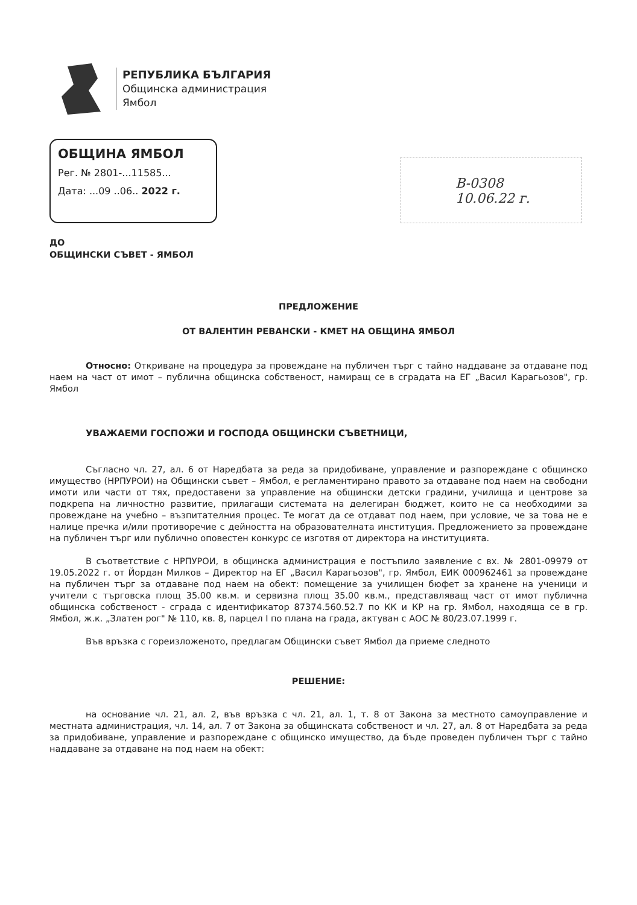РЕПУБЛИКА БЪЛГАРИЯ
Общинска администрация
Ямбол
ОБЩИНА ЯМБОЛ
Рег. № 2801-...11585...
Дата: ...09 ..06.. 2022 г.
В-0308
10.06.22 г.
ДО
ОБЩИНСКИ СЪВЕТ - ЯМБОЛ
ПРЕДЛОЖЕНИЕ
ОТ ВАЛЕНТИН РЕВАНСКИ - КМЕТ НА ОБЩИНА ЯМБОЛ
Относно: Откриване на процедура за провеждане на публичен търг с тайно наддаване за отдаване под наем на част от имот – публична общинска собственост, намиращ се в сградата на ЕГ „Васил Карагьозов", гр. Ямбол
УВАЖАЕМИ ГОСПОЖИ И ГОСПОДА ОБЩИНСКИ СЪВЕТНИЦИ,
Съгласно чл. 27, ал. 6 от Наредбата за реда за придобиване, управление и разпореждане с общинско имущество (НРПУРОИ) на Общински съвет – Ямбол, е регламентирано правото за отдаване под наем на свободни имоти или части от тях, предоставени за управление на общински детски градини, училища и центрове за подкрепа на личностно развитие, прилагащи системата на делегиран бюджет, които не са необходими за провеждане на учебно – възпитателния процес. Те могат да се отдават под наем, при условие, че за това не е налице пречка и/или противоречие с дейността на образователната институция. Предложението за провеждане на публичен търг или публично оповестен конкурс се изготвя от директора на институцията.
В съответствие с НРПУРОИ, в общинска администрация е постъпило заявление с вх. № 2801-09979 от 19.05.2022 г. от Йордан Милков – Директор на ЕГ „Васил Карагьозов", гр. Ямбол, ЕИК 000962461 за провеждане на публичен търг за отдаване под наем на обект: помещение за училищен бюфет за хранене на ученици и учители с търговска площ 35.00 кв.м. и сервизна площ 35.00 кв.м., представляващ част от имот публична общинска собственост - сграда с идентификатор 87374.560.52.7 по КК и КР на гр. Ямбол, находяща се в гр. Ямбол, ж.к. „Златен рог" № 110, кв. 8, парцел I по плана на града, актуван с АОС № 80/23.07.1999 г.
Във връзка с гореизложеното, предлагам Общински съвет Ямбол да приеме следното
РЕШЕНИЕ:
на основание чл. 21, ал. 2, във връзка с чл. 21, ал. 1, т. 8 от Закона за местното самоуправление и местната администрация, чл. 14, ал. 7 от Закона за общинската собственост и чл. 27, ал. 8 от Наредбата за реда за придобиване, управление и разпореждане с общинско имущество, да бъде проведен публичен търг с тайно наддаване за отдаване на под наем на обект: